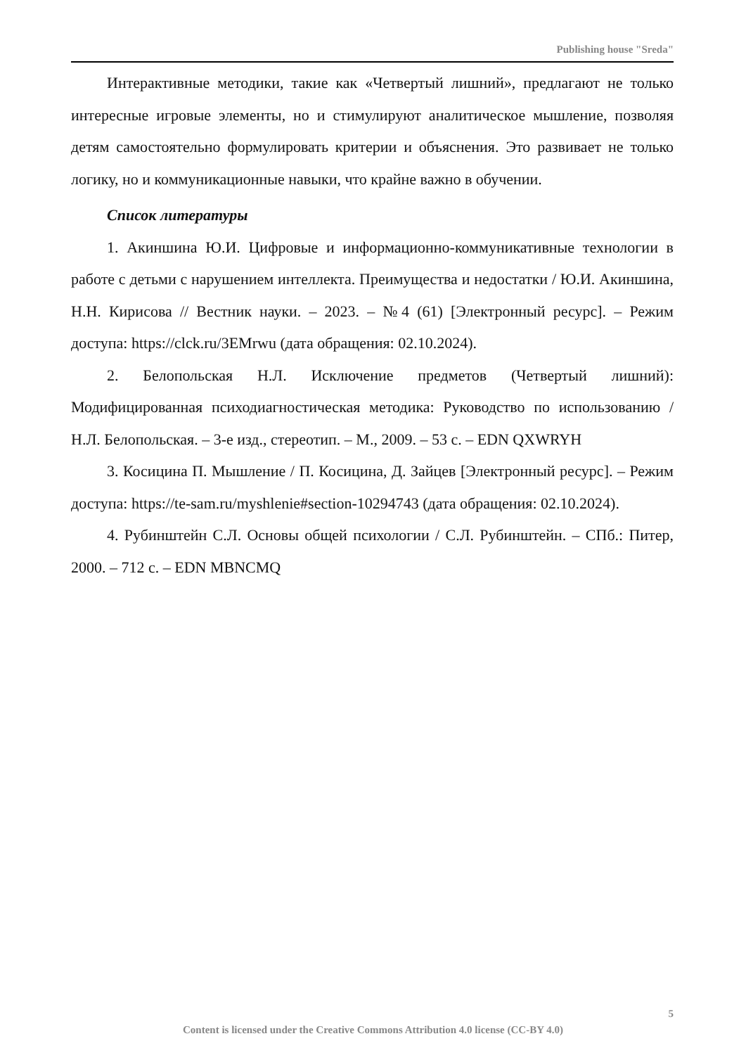Publishing house "Sreda"
Интерактивные методики, такие как «Четвертый лишний», предлагают не только интересные игровые элементы, но и стимулируют аналитическое мышление, позволяя детям самостоятельно формулировать критерии и объяснения. Это развивает не только логику, но и коммуникационные навыки, что крайне важно в обучении.
Список литературы
1. Акиншина Ю.И. Цифровые и информационно-коммуникативные технологии в работе с детьми с нарушением интеллекта. Преимущества и недостатки / Ю.И. Акиншина, Н.Н. Кирисова // Вестник науки. – 2023. – №4 (61) [Электронный ресурс]. – Режим доступа: https://clck.ru/3EMrwu (дата обращения: 02.10.2024).
2. Белопольская Н.Л. Исключение предметов (Четвертый лишний): Модифицированная психодиагностическая методика: Руководство по использованию / Н.Л. Белопольская. – 3-е изд., стереотип. – М., 2009. – 53 с. – EDN QXWRYH
3. Косицина П. Мышление / П. Косицина, Д. Зайцев [Электронный ресурс]. – Режим доступа: https://te-sam.ru/myshlenie#section-10294743 (дата обращения: 02.10.2024).
4. Рубинштейн С.Л. Основы общей психологии / С.Л. Рубинштейн. – СПб.: Питер, 2000. – 712 с. – EDN MBNCMQ
5
Content is licensed under the Creative Commons Attribution 4.0 license (CC-BY 4.0)